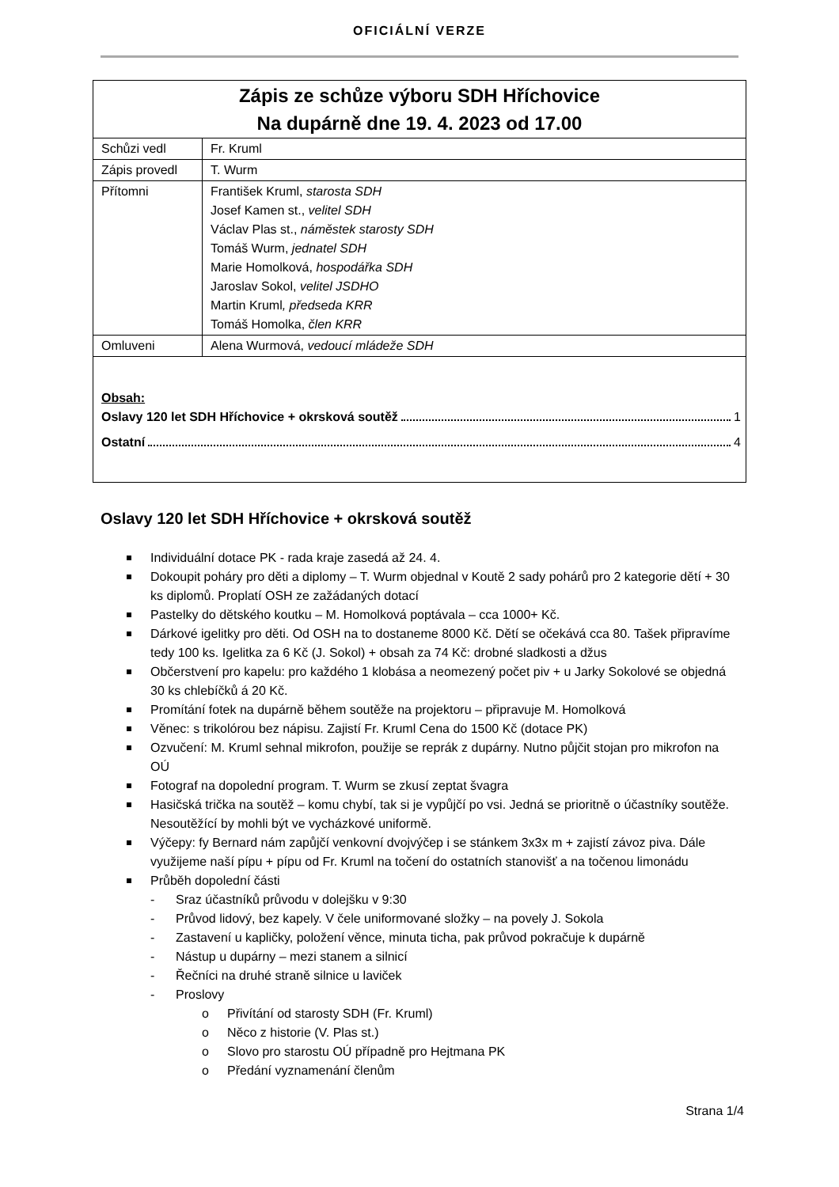OFICIÁLNÍ VERZE
| Zápis ze schůze výboru SDH Hříchovice Na dupárně dne 19. 4. 2023 od 17.00 | |
| Schůzi vedl | Fr. Kruml |
| Zápis provedl | T. Wurm |
| Přítomni | František Kruml, starosta SDH Josef Kamen st., velitel SDH Václav Plas st., náměstek starosty SDH Tomáš Wurm, jednatel SDH Marie Homolková, hospodářka SDH Jaroslav Sokol, velitel JSDHO Martin Kruml , předseda KRR Tomáš Homolka, člen KRR |
| Omluveni | Alena Wurmová, vedoucí mládeže SDH |
| Obsah: Oslavy 120 let SDH Hříchovice + okrsková soutěž 1 Ostatní 4 | |
Oslavy 120 let SDH Hříchovice + okrsková soutěž
Individuální dotace PK - rada kraje zasedá až 24. 4.
Dokoupit poháry pro děti a diplomy – T. Wurm objednal v Koutě 2 sady pohárů pro 2 kategorie dětí + 30 ks diplomů. Proplatí OSH ze zažádaných dotací
Pastelky do dětského koutku – M. Homolková poptávala – cca 1000+ Kč.
Dárkové igelitky pro děti. Od OSH na to dostaneme 8000 Kč. Dětí se očekává cca 80. Tašek připravíme tedy 100 ks. Igelitka za 6 Kč (J. Sokol) + obsah za 74 Kč: drobné sladkosti a džus
Občerstvení pro kapelu: pro každého 1 klobása a neomezený počet piv + u Jarky Sokolové se objedná 30 ks chlebíčků á 20 Kč.
Promítání fotek na dupárně během soutěže na projektoru – připravuje M. Homolková
Věnec: s trikolórou bez nápisu. Zajistí Fr. Kruml Cena do 1500 Kč (dotace PK)
Ozvučení: M. Kruml sehnal mikrofon, použije se reprák z dupárny. Nutno půjčit stojan pro mikrofon na OÚ
Fotograf na dopolední program. T. Wurm se zkusí zeptat švagra
Hasičská trička na soutěž – komu chybí, tak si je vypůjčí po vsi. Jedná se prioritně o účastníky soutěže. Nesoutěžící by mohli být ve vycházkové uniformě.
Výčepy: fy Bernard nám zapůjčí venkovní dvojvýčep i se stánkem 3x3x m + zajistí závoz piva. Dále využijeme naší pípu + pípu od Fr. Kruml na točení do ostatních stanovišť a na točenou limonádu
Průběh dopolední části
- Sraz účastníků průvodu v dolejšku v 9:30
- Průvod lidový, bez kapely. V čele uniformované složky – na povely J. Sokola
- Zastavení u kapličky, položení věnce, minuta ticha, pak průvod pokračuje k dupárně
- Nástup u dupárny – mezi stanem a silnicí
- Řečníci na druhé straně silnice u laviček
- Proslovy
o Přivítání od starosty SDH (Fr. Kruml)
o Něco z historie (V. Plas st.)
o Slovo pro starostu OÚ případně pro Hejtmana PK
o Předání vyznamenání členům
Strana 1/4